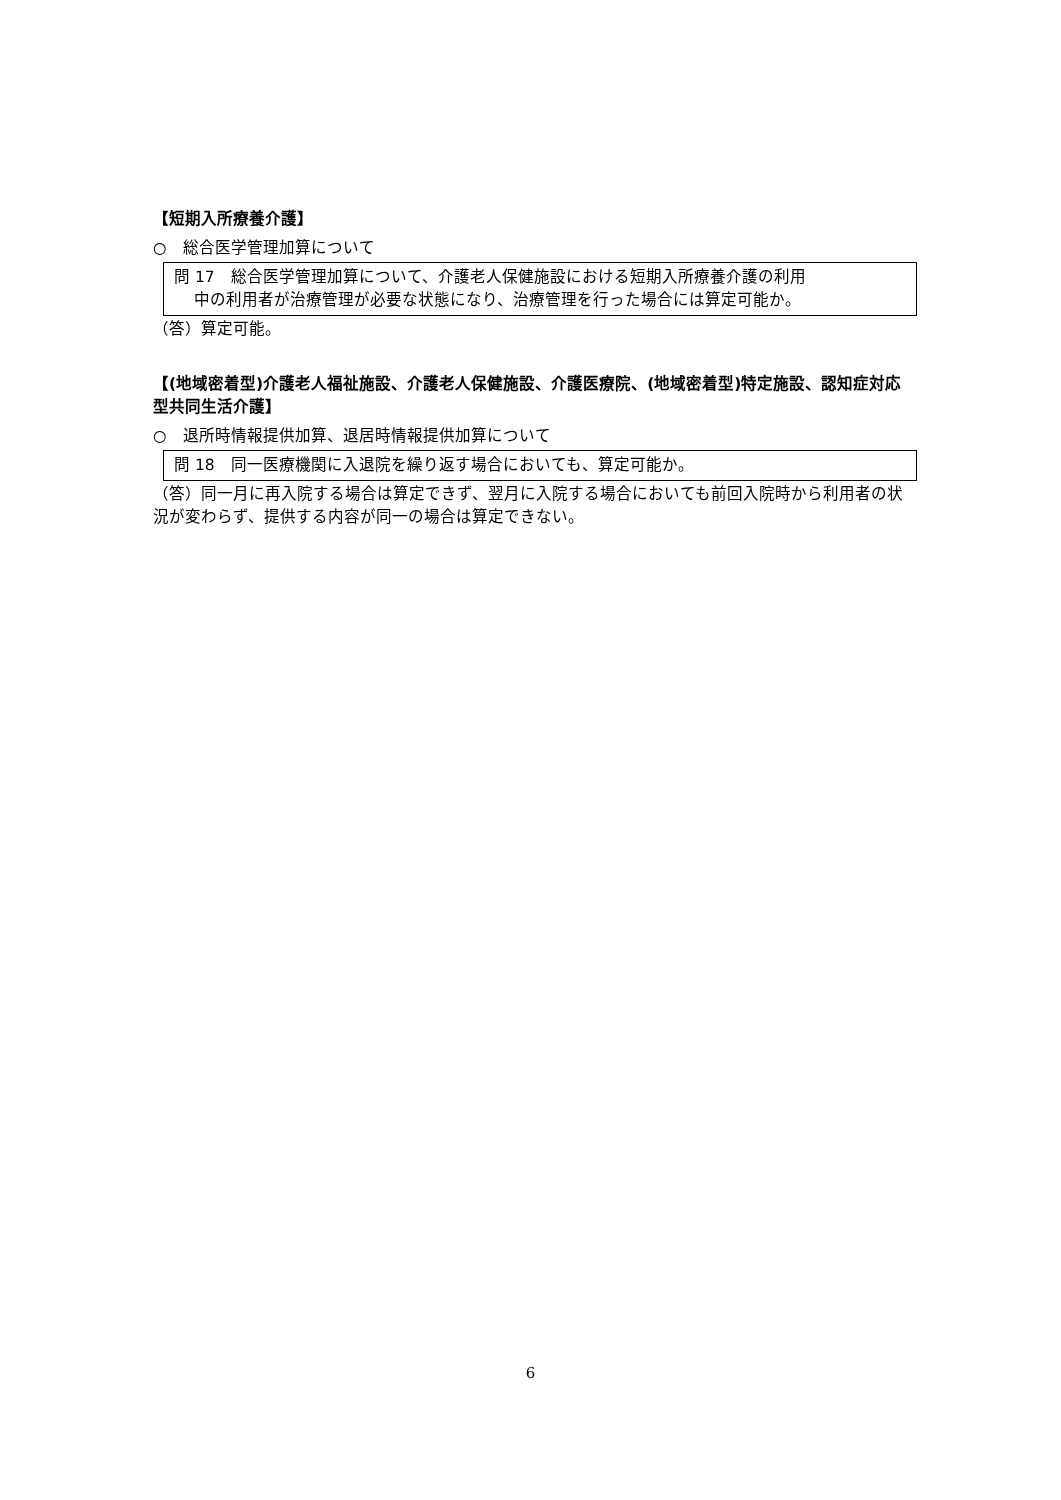【短期入所療養介護】
○　総合医学管理加算について
問 17　総合医学管理加算について、介護老人保健施設における短期入所療養介護の利用
中の利用者が治療管理が必要な状態になり、治療管理を行った場合には算定可能か。
（答）算定可能。
【(地域密着型)介護老人福祉施設、介護老人保健施設、介護医療院、(地域密着型)特定施設、認知症対応型共同生活介護】
○　退所時情報提供加算、退居時情報提供加算について
問 18　同一医療機関に入退院を繰り返す場合においても、算定可能か。
（答）同一月に再入院する場合は算定できず、翌月に入院する場合においても前回入院時から利用者の状況が変わらず、提供する内容が同一の場合は算定できない。
6